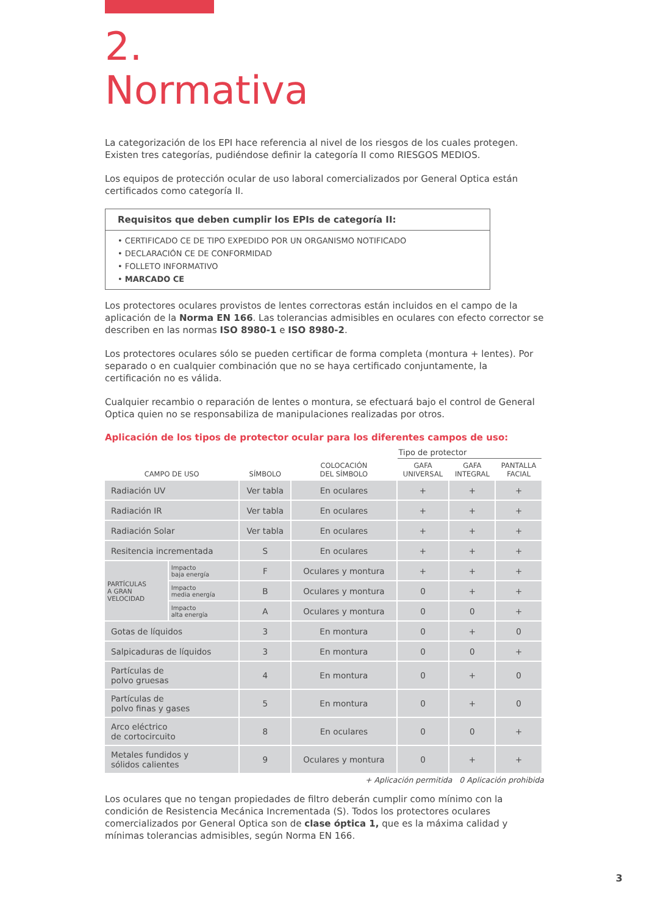2.
Normativa
La categorización de los EPI hace referencia al nivel de los riesgos de los cuales protegen. Existen tres categorías, pudiéndose definir la categoría II como RIESGOS MEDIOS.
Los equipos de protección ocular de uso laboral comercializados por General Optica están certificados como categoría II.
Requisitos que deben cumplir los EPIs de categoría II:
• CERTIFICADO CE DE TIPO EXPEDIDO POR UN ORGANISMO NOTIFICADO
• DECLARACIÓN CE DE CONFORMIDAD
• FOLLETO INFORMATIVO
• MARCADO CE
Los protectores oculares provistos de lentes correctoras están incluidos en el campo de la aplicación de la Norma EN 166. Las tolerancias admisibles en oculares con efecto corrector se describen en las normas ISO 8980-1 e ISO 8980-2.
Los protectores oculares sólo se pueden certificar de forma completa (montura + lentes). Por separado o en cualquier combinación que no se haya certificado conjuntamente, la certificación no es válida.
Cualquier recambio o reparación de lentes o montura, se efectuará bajo el control de General Optica quien no se responsabiliza de manipulaciones realizadas por otros.
Aplicación de los tipos de protector ocular para los diferentes campos de uso:
| | | | | Tipo de protector | | |
| --- | --- | --- | --- | --- | --- | --- |
| CAMPO DE USO | | SÍMBOLO | COLOCACIÓN DEL SÍMBOLO | GAFA UNIVERSAL | GAFA INTEGRAL | PANTALLA FACIAL |
| Radiación UV | | Ver tabla | En oculares | + | + | + |
| Radiación IR | | Ver tabla | En oculares | + | + | + |
| Radiación Solar | | Ver tabla | En oculares | + | + | + |
| Resitencia incrementada | | S | En oculares | + | + | + |
| PARTÍCULAS A GRAN VELOCIDAD | Impacto baja energía | F | Oculares y montura | + | + | + |
| | Impacto media energía | B | Oculares y montura | 0 | + | + |
| | Impacto alta energía | A | Oculares y montura | 0 | 0 | + |
| Gotas de líquidos | | 3 | En montura | 0 | + | 0 |
| Salpicaduras de líquidos | | 3 | En montura | 0 | 0 | + |
| Partículas de polvo gruesas | | 4 | En montura | 0 | + | 0 |
| Partículas de polvo finas y gases | | 5 | En montura | 0 | + | 0 |
| Arco eléctrico de cortocircuito | | 8 | En oculares | 0 | 0 | + |
| Metales fundidos y sólidos calientes | | 9 | Oculares y montura | 0 | + | + |
+ Aplicación permitida 0 Aplicación prohibida
Los oculares que no tengan propiedades de filtro deberán cumplir como mínimo con la condición de Resistencia Mecánica Incrementada (S). Todos los protectores oculares comercializados por General Optica son de clase óptica 1, que es la máxima calidad y mínimas tolerancias admisibles, según Norma EN 166.
3